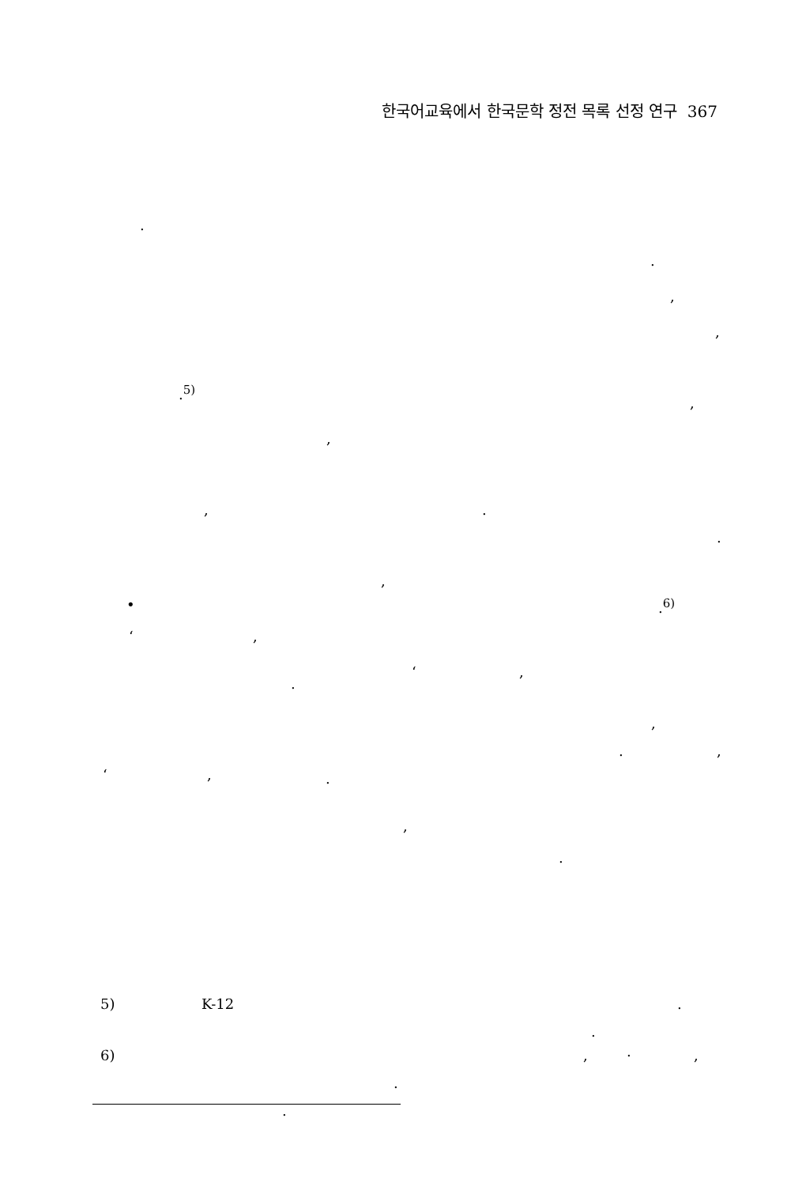한국어교육에서 한국문학 정전 목록 선정 연구 367
.
.
,
,
.<sup>5)</sup>
,
,
, .
.
,
• .<sup>6)</sup>
‘ ,
‘ ,
.
,
. ,
‘ , .
,
.
5) K-12 .
.
6) , . ,
.
.